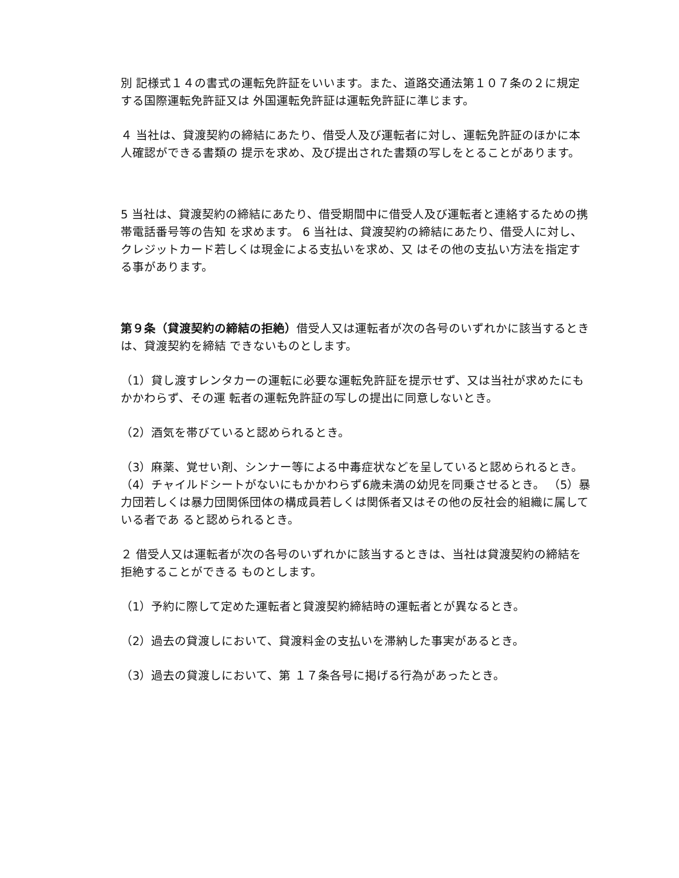別 記様式１４の書式の運転免許証をいいます。また、道路交通法第１０７条の２に規定する国際運転免許証又は 外国運転免許証は運転免許証に準じます。
４ 当社は、貸渡契約の締結にあたり、借受人及び運転者に対し、運転免許証のほかに本人確認ができる書類の 提示を求め、及び提出された書類の写しをとることがあります。
5 当社は、貸渡契約の締結にあたり、借受期間中に借受人及び運転者と連絡するための携帯電話番号等の告知 を求めます。 6 当社は、貸渡契約の締結にあたり、借受人に対し、クレジットカード若しくは現金による支払いを求め、又 はその他の支払い方法を指定する事があります。
第９条（貸渡契約の締結の拒絶）借受人又は運転者が次の各号のいずれかに該当するときは、貸渡契約を締結 できないものとします。
（1）貸し渡すレンタカーの運転に必要な運転免許証を提示せず、又は当社が求めたにもかかわらず、その運 転者の運転免許証の写しの提出に同意しないとき。
（2）酒気を帯びていると認められるとき。
（3）麻薬、覚せい剤、シンナー等による中毒症状などを呈していると認められるとき。 （4）チャイルドシートがないにもかかわらず6歳未満の幼児を同乗させるとき。 （5）暴力団若しくは暴力団関係団体の構成員若しくは関係者又はその他の反社会的組織に属している者であ ると認められるとき。
２ 借受人又は運転者が次の各号のいずれかに該当するときは、当社は貸渡契約の締結を拒絶することができる ものとします。
（1）予約に際して定めた運転者と貸渡契約締結時の運転者とが異なるとき。
（2）過去の貸渡しにおいて、貸渡料金の支払いを滞納した事実があるとき。
（3）過去の貸渡しにおいて、第 １７条各号に掲げる行為があったとき。